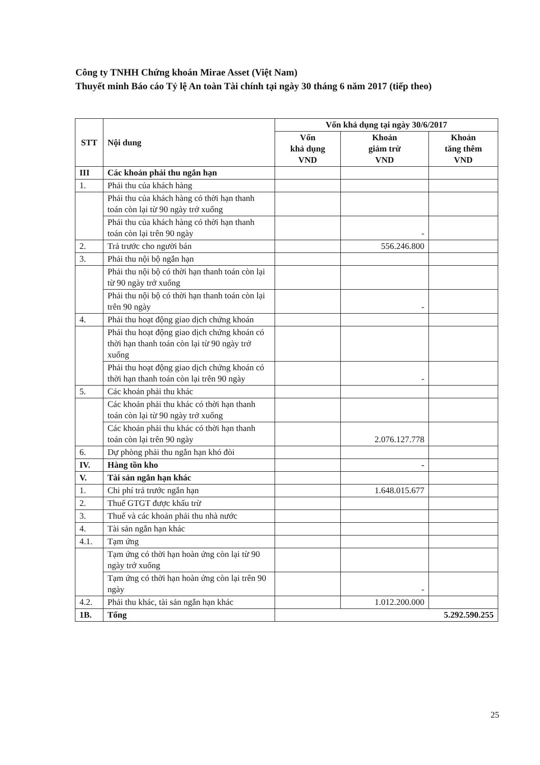Công ty TNHH Chứng khoán Mirae Asset (Việt Nam)
Thuyết minh Báo cáo Tỷ lệ An toàn Tài chính tại ngày 30 tháng 6 năm 2017 (tiếp theo)
| STT | Nội dung | Vốn khả dụng tại ngày 30/6/2017 | | |
| --- | --- | --- | --- | --- |
| | | Vốn khả dụng VND | Khoản giảm trừ VND | Khoản tăng thêm VND |
| III | Các khoản phải thu ngắn hạn | | | |
| 1. | Phải thu của khách hàng | | | |
| | Phải thu của khách hàng có thời hạn thanh toán còn lại từ 90 ngày trở xuống | | | |
| | Phải thu của khách hàng có thời hạn thanh toán còn lại trên 90 ngày | | - | |
| 2. | Trả trước cho người bán | | 556.246.800 | |
| 3. | Phải thu nội bộ ngắn hạn | | | |
| | Phải thu nội bộ có thời hạn thanh toán còn lại từ 90 ngày trở xuống | | | |
| | Phải thu nội bộ có thời hạn thanh toán còn lại trên 90 ngày | | - | |
| 4. | Phải thu hoạt động giao dịch chứng khoán | | | |
| | Phải thu hoạt động giao dịch chứng khoán có thời hạn thanh toán còn lại từ 90 ngày trở xuống | | | |
| | Phải thu hoạt động giao dịch chứng khoán có thời hạn thanh toán còn lại trên 90 ngày | | - | |
| 5. | Các khoản phải thu khác | | | |
| | Các khoản phải thu khác có thời hạn thanh toán còn lại từ 90 ngày trở xuống | | | |
| | Các khoản phải thu khác có thời hạn thanh toán còn lại trên 90 ngày | | 2.076.127.778 | |
| 6. | Dự phòng phải thu ngắn hạn khó đòi | | | |
| IV. | Hàng tồn kho | | - | |
| V. | Tài sản ngắn hạn khác | | | |
| 1. | Chi phí trả trước ngắn hạn | | 1.648.015.677 | |
| 2. | Thuế GTGT được khấu trừ | | | |
| 3. | Thuế và các khoản phải thu nhà nước | | | |
| 4. | Tài sản ngắn hạn khác | | | |
| 4.1. | Tạm ứng | | | |
| | Tạm ứng có thời hạn hoàn ứng còn lại từ 90 ngày trở xuống | | | |
| | Tạm ứng có thời hạn hoàn ứng còn lại trên 90 ngày | | - | |
| 4.2. | Phải thu khác, tài sản ngắn hạn khác | | 1.012.200.000 | |
| 1B. | Tổng | 5.292.590.255 | | |
25